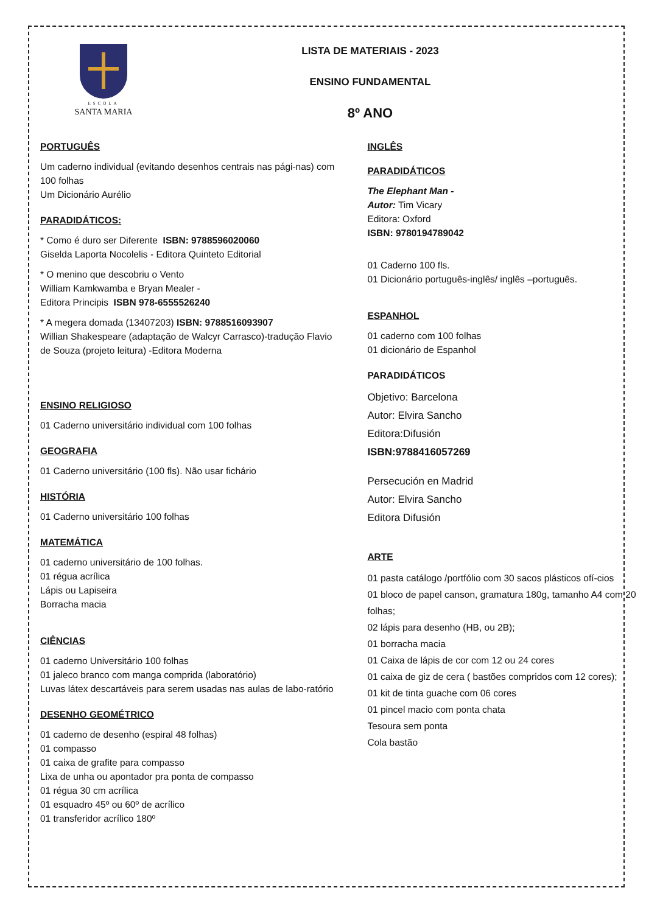ESCOLA
SANTA MARIA
LISTA DE MATERIAIS - 2023
ENSINO FUNDAMENTAL
8º ANO
PORTUGUÊS
Um caderno individual (evitando desenhos centrais nas pági-nas) com 100 folhas
Um Dicionário Aurélio
PARADIDÁTICOS:
* Como é duro ser Diferente ISBN: 9788596020060
Giselda Laporta Nocolelis - Editora Quinteto Editorial
* O menino que descobriu o Vento
William Kamkwamba e Bryan Mealer -
Editora Principis ISBN 978-6555526240
* A megera domada (13407203) ISBN: 9788516093907
Willian Shakespeare (adaptação de Walcyr Carrasco)-tradução Flavio de Souza (projeto leitura) -Editora Moderna
ENSINO RELIGIOSO
01 Caderno universitário individual com 100 folhas
GEOGRAFIA
01 Caderno universitário (100 fls). Não usar fichário
HISTÓRIA
01 Caderno universitário 100 folhas
MATEMÁTICA
01 caderno universitário de 100 folhas.
01 régua acrílica
Lápis ou Lapiseira
Borracha macia
CIÊNCIAS
01 caderno Universitário 100 folhas
01 jaleco branco com manga comprida (laboratório)
Luvas látex descartáveis para serem usadas nas aulas de labo-ratório
DESENHO GEOMÉTRICO
01 caderno de desenho (espiral 48 folhas)
01 compasso
01 caixa de grafite para compasso
Lixa de unha ou apontador pra ponta de compasso
01 régua 30 cm acrílica
01 esquadro 45º ou 60º de acrílico
01 transferidor acrílico 180º
INGLÊS
PARADIDÁTICOS
The Elephant Man -
Autor: Tim Vicary
Editora: Oxford
ISBN: 9780194789042
01 Caderno 100 fls.
01 Dicionário português-inglês/ inglês –português.
ESPANHOL
01 caderno com 100 folhas
01 dicionário de Espanhol
PARADIDÁTICOS
Objetivo: Barcelona
Autor: Elvira Sancho
Editora:Difusión
ISBN:9788416057269
Persecución en Madrid
Autor: Elvira Sancho
Editora Difusión
ARTE
01 pasta catálogo /portfólio com 30 sacos plásticos ofí-cios
01 bloco de papel canson, gramatura 180g, tamanho A4 com 20 folhas;
02 lápis para desenho (HB, ou 2B);
01 borracha macia
01 Caixa de lápis de cor com 12 ou 24 cores
01 caixa de giz de cera ( bastões compridos com 12 cores);
01 kit de tinta guache com 06 cores
01 pincel macio com ponta chata
Tesoura sem ponta
Cola bastão